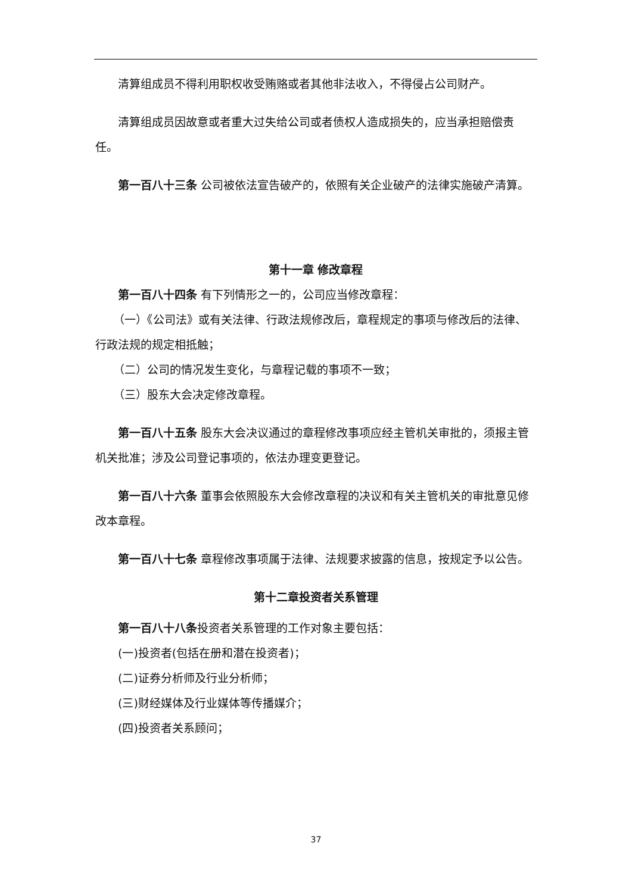清算组成员不得利用职权收受贿赂或者其他非法收入，不得侵占公司财产。
清算组成员因故意或者重大过失给公司或者债权人造成损失的，应当承担赔偿责任。
第一百八十三条 公司被依法宣告破产的，依照有关企业破产的法律实施破产清算。
第十一章 修改章程
第一百八十四条 有下列情形之一的，公司应当修改章程：
（一）《公司法》或有关法律、行政法规修改后，章程规定的事项与修改后的法律、行政法规的规定相抵触；
（二）公司的情况发生变化，与章程记载的事项不一致；
（三）股东大会决定修改章程。
第一百八十五条 股东大会决议通过的章程修改事项应经主管机关审批的，须报主管机关批准；涉及公司登记事项的，依法办理变更登记。
第一百八十六条 董事会依照股东大会修改章程的决议和有关主管机关的审批意见修改本章程。
第一百八十七条 章程修改事项属于法律、法规要求披露的信息，按规定予以公告。
第十二章投资者关系管理
第一百八十八条投资者关系管理的工作对象主要包括：
(一)投资者(包括在册和潜在投资者)；
(二)证券分析师及行业分析师；
(三)财经媒体及行业媒体等传播媒介；
(四)投资者关系顾问；
37